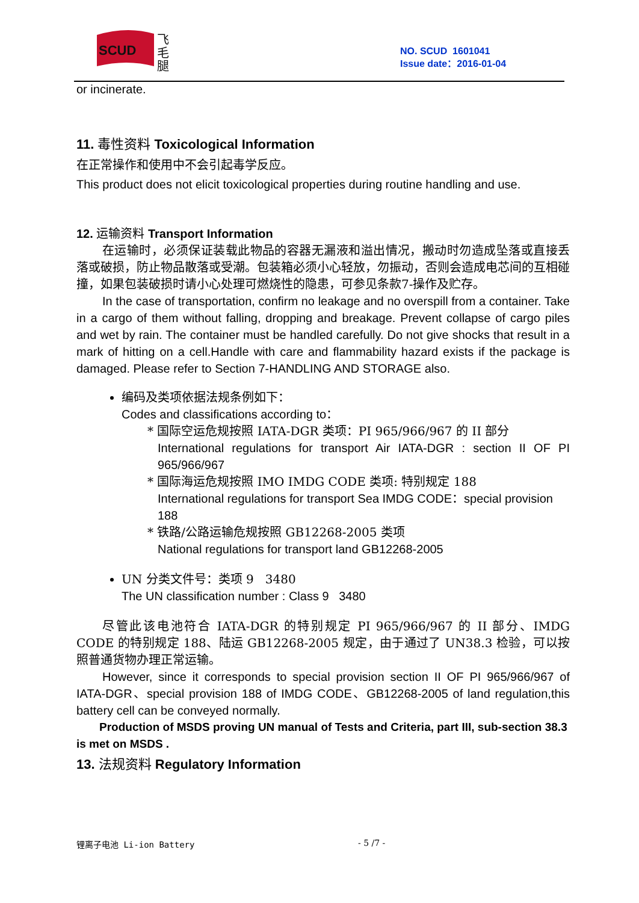SCUD
飞
毛
腿
NO. SCUD 1601041
Issue date：2016-01-04
or incinerate.
11. 毒性资料 Toxicological Information
在正常操作和使用中不会引起毒学反应。
This product does not elicit toxicological properties during routine handling and use.
12. 运输资料 Transport Information
在运输时，必须保证装载此物品的容器无漏液和溢出情况，搬动时勿造成坠落或直接丢落或破损，防止物品散落或受潮。包装箱必须小心轻放，勿振动，否则会造成电芯间的互相碰撞，如果包装破损时请小心处理可燃烧性的隐患，可参见条款7-操作及贮存。
In the case of transportation, confirm no leakage and no overspill from a container. Take in a cargo of them without falling, dropping and breakage. Prevent collapse of cargo piles and wet by rain. The container must be handled carefully. Do not give shocks that result in a mark of hitting on a cell.Handle with care and flammability hazard exists if the package is damaged. Please refer to Section 7-HANDLING AND STORAGE also.
编码及类项依据法规条例如下：
Codes and classifications according to：
* 国际空运危规按照 IATA-DGR 类项：PI 965/966/967 的 II 部分
International regulations for transport Air IATA-DGR : section II OF PI 965/966/967
* 国际海运危规按照 IMO IMDG CODE 类项: 特别规定 188
International regulations for transport Sea IMDG CODE：special provision 188
* 铁路/公路运输危规按照 GB12268-2005 类项
National regulations for transport land GB12268-2005
UN 分类文件号：类项 9 3480
The UN classification number : Class 9 3480
尽管此该电池符合 IATA-DGR 的特别规定 PI 965/966/967 的 II 部分、IMDG CODE 的特别规定 188、陆运 GB12268-2005 规定，由于通过了 UN38.3 检验，可以按照普通货物办理正常运输。
However, since it corresponds to special provision section II OF PI 965/966/967 of IATA-DGR、special provision 188 of IMDG CODE、GB12268-2005 of land regulation,this battery cell can be conveyed normally.
Production of MSDS proving UN manual of Tests and Criteria, part III, sub-section 38.3 is met on MSDS .
13. 法规资料 Regulatory Information
锂离子电池 Li-ion Battery - 5 /7 -